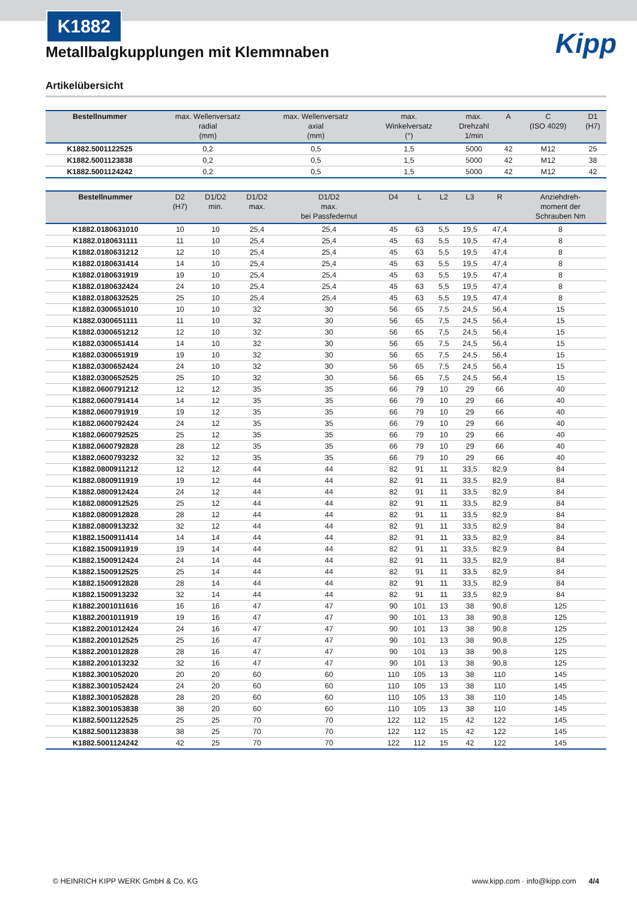K1882
Kipp
Metallbalgkupplungen mit Klemmnaben
Artikelübersicht
| Bestellnummer | max. Wellenversatz radial (mm) | max. Wellenversatz axial (mm) | max. Winkelversatz (°) | max. Drehzahl 1/min | A | C (ISO 4029) | D1 (H7) |
| --- | --- | --- | --- | --- | --- | --- | --- |
| K1882.5001122525 | 0,2 | 0,5 | 1,5 | 5000 | 42 | M12 | 25 |
| K1882.5001123838 | 0,2 | 0,5 | 1,5 | 5000 | 42 | M12 | 38 |
| K1882.5001124242 | 0,2 | 0,5 | 1,5 | 5000 | 42 | M12 | 42 |
| Bestellnummer | D2 (H7) | D1/D2 min. | D1/D2 max. | D1/D2 max. bei Passfedernut | D4 | L | L2 | L3 | R | Anziehdreh- moment der Schrauben Nm |
| --- | --- | --- | --- | --- | --- | --- | --- | --- | --- | --- |
| K1882.0180631010 | 10 | 10 | 25,4 | 25,4 | 45 | 63 | 5,5 | 19,5 | 47,4 | 8 |
| K1882.0180631111 | 11 | 10 | 25,4 | 25,4 | 45 | 63 | 5,5 | 19,5 | 47,4 | 8 |
| K1882.0180631212 | 12 | 10 | 25,4 | 25,4 | 45 | 63 | 5,5 | 19,5 | 47,4 | 8 |
| K1882.0180631414 | 14 | 10 | 25,4 | 25,4 | 45 | 63 | 5,5 | 19,5 | 47,4 | 8 |
| K1882.0180631919 | 19 | 10 | 25,4 | 25,4 | 45 | 63 | 5,5 | 19,5 | 47,4 | 8 |
| K1882.0180632424 | 24 | 10 | 25,4 | 25,4 | 45 | 63 | 5,5 | 19,5 | 47,4 | 8 |
| K1882.0180632525 | 25 | 10 | 25,4 | 25,4 | 45 | 63 | 5,5 | 19,5 | 47,4 | 8 |
| K1882.0300651010 | 10 | 10 | 32 | 30 | 56 | 65 | 7,5 | 24,5 | 56,4 | 15 |
| K1882.0300651111 | 11 | 10 | 32 | 30 | 56 | 65 | 7,5 | 24,5 | 56,4 | 15 |
| K1882.0300651212 | 12 | 10 | 32 | 30 | 56 | 65 | 7,5 | 24,5 | 56,4 | 15 |
| K1882.0300651414 | 14 | 10 | 32 | 30 | 56 | 65 | 7,5 | 24,5 | 56,4 | 15 |
| K1882.0300651919 | 19 | 10 | 32 | 30 | 56 | 65 | 7,5 | 24,5 | 56,4 | 15 |
| K1882.0300652424 | 24 | 10 | 32 | 30 | 56 | 65 | 7,5 | 24,5 | 56,4 | 15 |
| K1882.0300652525 | 25 | 10 | 32 | 30 | 56 | 65 | 7,5 | 24,5 | 56,4 | 15 |
| K1882.0600791212 | 12 | 12 | 35 | 35 | 66 | 79 | 10 | 29 | 66 | 40 |
| K1882.0600791414 | 14 | 12 | 35 | 35 | 66 | 79 | 10 | 29 | 66 | 40 |
| K1882.0600791919 | 19 | 12 | 35 | 35 | 66 | 79 | 10 | 29 | 66 | 40 |
| K1882.0600792424 | 24 | 12 | 35 | 35 | 66 | 79 | 10 | 29 | 66 | 40 |
| K1882.0600792525 | 25 | 12 | 35 | 35 | 66 | 79 | 10 | 29 | 66 | 40 |
| K1882.0600792828 | 28 | 12 | 35 | 35 | 66 | 79 | 10 | 29 | 66 | 40 |
| K1882.0600793232 | 32 | 12 | 35 | 35 | 66 | 79 | 10 | 29 | 66 | 40 |
| K1882.0800911212 | 12 | 12 | 44 | 44 | 82 | 91 | 11 | 33,5 | 82,9 | 84 |
| K1882.0800911919 | 19 | 12 | 44 | 44 | 82 | 91 | 11 | 33,5 | 82,9 | 84 |
| K1882.0800912424 | 24 | 12 | 44 | 44 | 82 | 91 | 11 | 33,5 | 82,9 | 84 |
| K1882.0800912525 | 25 | 12 | 44 | 44 | 82 | 91 | 11 | 33,5 | 82,9 | 84 |
| K1882.0800912828 | 28 | 12 | 44 | 44 | 82 | 91 | 11 | 33,5 | 82,9 | 84 |
| K1882.0800913232 | 32 | 12 | 44 | 44 | 82 | 91 | 11 | 33,5 | 82,9 | 84 |
| K1882.1500911414 | 14 | 14 | 44 | 44 | 82 | 91 | 11 | 33,5 | 82,9 | 84 |
| K1882.1500911919 | 19 | 14 | 44 | 44 | 82 | 91 | 11 | 33,5 | 82,9 | 84 |
| K1882.1500912424 | 24 | 14 | 44 | 44 | 82 | 91 | 11 | 33,5 | 82,9 | 84 |
| K1882.1500912525 | 25 | 14 | 44 | 44 | 82 | 91 | 11 | 33,5 | 82,9 | 84 |
| K1882.1500912828 | 28 | 14 | 44 | 44 | 82 | 91 | 11 | 33,5 | 82,9 | 84 |
| K1882.1500913232 | 32 | 14 | 44 | 44 | 82 | 91 | 11 | 33,5 | 82,9 | 84 |
| K1882.2001011616 | 16 | 16 | 47 | 47 | 90 | 101 | 13 | 38 | 90,8 | 125 |
| K1882.2001011919 | 19 | 16 | 47 | 47 | 90 | 101 | 13 | 38 | 90,8 | 125 |
| K1882.2001012424 | 24 | 16 | 47 | 47 | 90 | 101 | 13 | 38 | 90,8 | 125 |
| K1882.2001012525 | 25 | 16 | 47 | 47 | 90 | 101 | 13 | 38 | 90,8 | 125 |
| K1882.2001012828 | 28 | 16 | 47 | 47 | 90 | 101 | 13 | 38 | 90,8 | 125 |
| K1882.2001013232 | 32 | 16 | 47 | 47 | 90 | 101 | 13 | 38 | 90,8 | 125 |
| K1882.3001052020 | 20 | 20 | 60 | 60 | 110 | 105 | 13 | 38 | 110 | 145 |
| K1882.3001052424 | 24 | 20 | 60 | 60 | 110 | 105 | 13 | 38 | 110 | 145 |
| K1882.3001052828 | 28 | 20 | 60 | 60 | 110 | 105 | 13 | 38 | 110 | 145 |
| K1882.3001053838 | 38 | 20 | 60 | 60 | 110 | 105 | 13 | 38 | 110 | 145 |
| K1882.5001122525 | 25 | 25 | 70 | 70 | 122 | 112 | 15 | 42 | 122 | 145 |
| K1882.5001123838 | 38 | 25 | 70 | 70 | 122 | 112 | 15 | 42 | 122 | 145 |
| K1882.5001124242 | 42 | 25 | 70 | 70 | 122 | 112 | 15 | 42 | 122 | 145 |
© HEINRICH KIPP WERK GmbH & Co. KG www.kipp.com · info@kipp.com 4/4